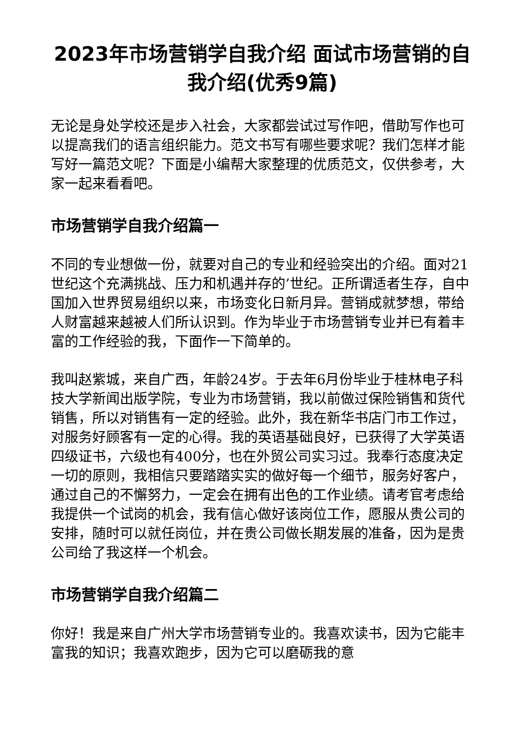2023年市场营销学自我介绍 面试市场营销的自我介绍(优秀9篇)
无论是身处学校还是步入社会，大家都尝试过写作吧，借助写作也可以提高我们的语言组织能力。范文书写有哪些要求呢？我们怎样才能写好一篇范文呢？下面是小编帮大家整理的优质范文，仅供参考，大家一起来看看吧。
市场营销学自我介绍篇一
不同的专业想做一份，就要对自己的专业和经验突出的介绍。面对21世纪这个充满挑战、压力和机遇并存的’世纪。正所谓适者生存，自中国加入世界贸易组织以来，市场变化日新月异。营销成就梦想，带给人财富越来越被人们所认识到。作为毕业于市场营销专业并已有着丰富的工作经验的我，下面作一下简单的。
我叫赵紫城，来自广西，年龄24岁。于去年6月份毕业于桂林电子科技大学新闻出版学院，专业为市场营销，我以前做过保险销售和货代销售，所以对销售有一定的经验。此外，我在新华书店门市工作过，对服务好顾客有一定的心得。我的英语基础良好，已获得了大学英语四级证书，六级也有400分，也在外贸公司实习过。我奉行态度决定一切的原则，我相信只要踏踏实实的做好每一个细节，服务好客户，通过自己的不懈努力，一定会在拥有出色的工作业绩。请考官考虑给我提供一个试岗的机会，我有信心做好该岗位工作，愿服从贵公司的安排，随时可以就任岗位，并在贵公司做长期发展的准备，因为是贵公司给了我这样一个机会。
市场营销学自我介绍篇二
你好！我是来自广州大学市场营销专业的。我喜欢读书，因为它能丰富我的知识；我喜欢跑步，因为它可以磨砺我的意